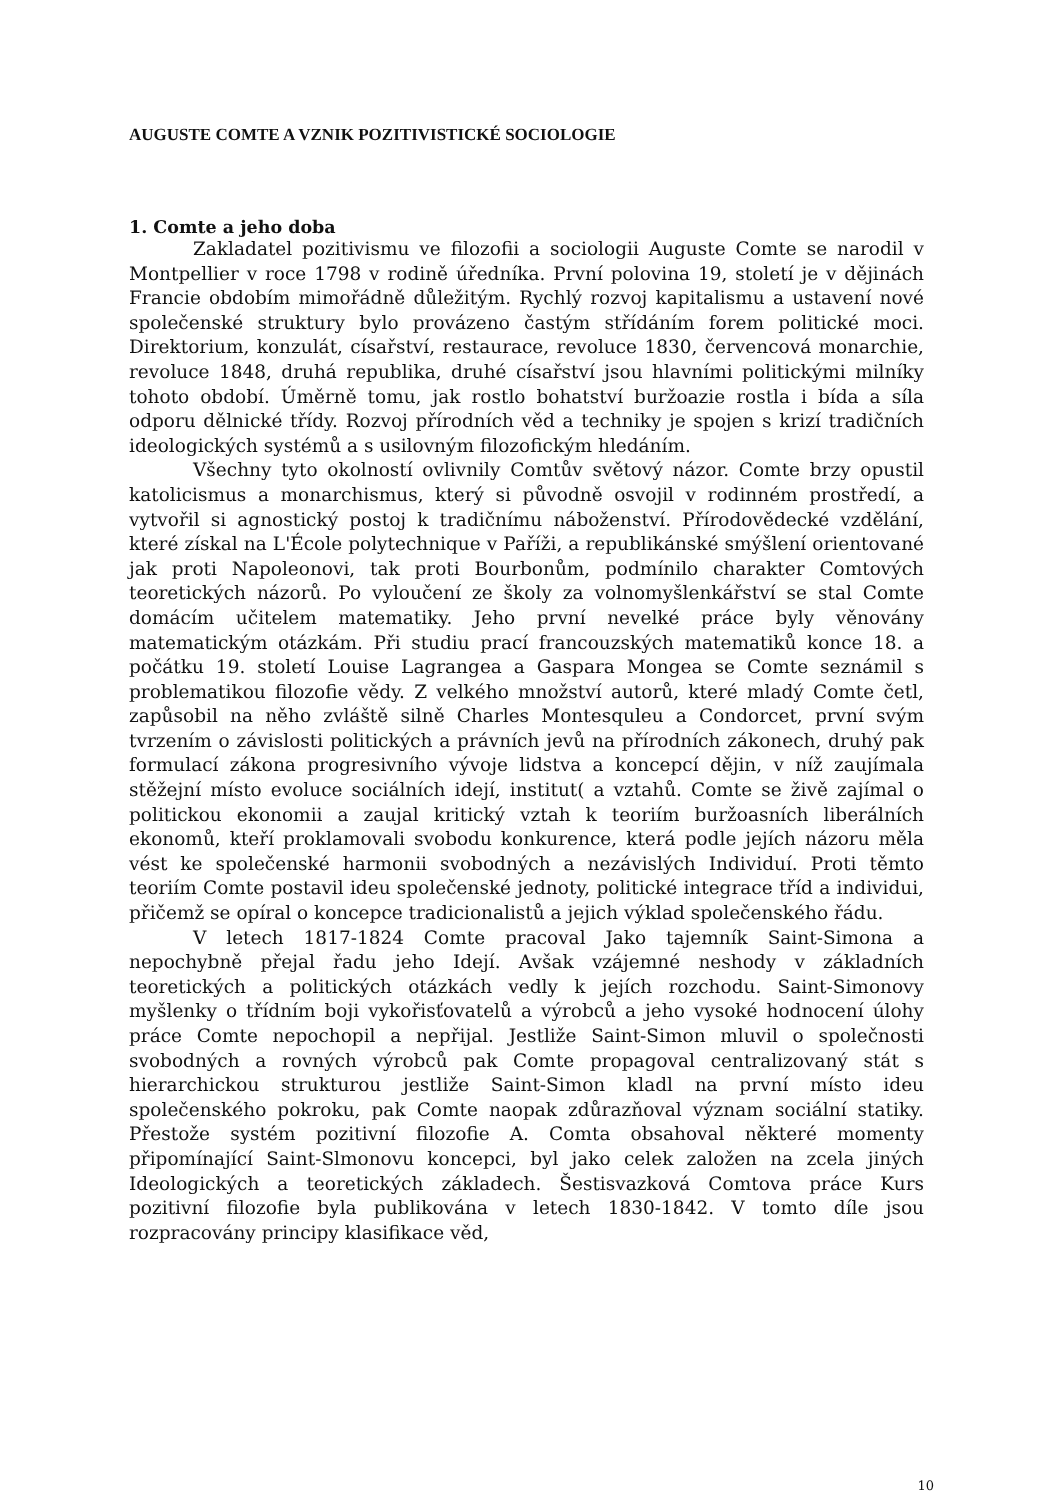AUGUSTE COMTE A VZNIK POZITIVISTICKÉ SOCIOLOGIE
1. Comte a jeho doba
Zakladatel pozitivismu ve filozofii a sociologii Auguste Comte se narodil v Montpellier v roce 1798 v rodině úředníka. První polovina 19, století je v dějinách Francie obdobím mimořádně důležitým. Rychlý rozvoj kapitalismu a ustavení nové společenské struktury bylo provázeno častým střídáním forem politické moci. Direktorium, konzulát, císařství, restaurace, revoluce 1830, červencová monarchie, revoluce 1848, druhá republika, druhé císařství jsou hlavními politickými milníky tohoto období. Úměrně tomu, jak rostlo bohatství buržoazie rostla i bída a síla odporu dělnické třídy. Rozvoj přírodních věd a techniky je spojen s krizí tradičních ideologických systémů a s usilovným filozofickým hledáním.
Všechny tyto okolností ovlivnily Comtův světový názor. Comte brzy opustil katolicismus a monarchismus, který si původně osvojil v rodinném prostředí, a vytvořil si agnostický postoj k tradičnímu náboženství. Přírodovědecké vzdělání, které získal na L'École polytechnique v Paříži, a republikánské smýšlení orientované jak proti Napoleonovi, tak proti Bourbonům, podmínilo charakter Comtových teoretických názorů. Po vyloučení ze školy za volnomyšlenkářství se stal Comte domácím učitelem matematiky. Jeho první nevelké práce byly věnovány matematickým otázkám. Při studiu prací francouzských matematiků konce 18. a počátku 19. století Louise Lagrangea a Gaspara Mongea se Comte seznámil s problematikou filozofie vědy. Z velkého množství autorů, které mladý Comte četl, zapůsobil na něho zvláště silně Charles Montesquleu a Condorcet, první svým tvrzením o závislosti politických a právních jevů na přírodních zákonech, druhý pak formulací zákona progresivního vývoje lidstva a koncepcí dějin, v níž zaujímala stěžejní místo evoluce sociálních idejí, institut( a vztahů. Comte se živě zajímal o politickou ekonomii a zaujal kritický vztah k teoriím buržoasních liberálních ekonomů, kteří proklamovali svobodu konkurence, která podle jejích názoru měla vést ke společenské harmonii svobodných a nezávislých Individuí. Proti těmto teoriím Comte postavil ideu společenské jednoty, politické integrace tříd a individui, přičemž se opíral o koncepce tradicionalistů a jejich výklad společenského řádu.
V letech 1817-1824 Comte pracoval Jako tajemník Saint-Simona a nepochybně přejal řadu jeho Idejí. Avšak vzájemné neshody v základních teoretických a politických otázkách vedly k jejích rozchodu. Saint-Simonovy myšlenky o třídním boji vykořisťovatelů a výrobců a jeho vysoké hodnocení úlohy práce Comte nepochopil a nepřijal. Jestliže Saint-Simon mluvil o společnosti svobodných a rovných výrobců pak Comte propagoval centralizovaný stát s hierarchickou strukturou jestliže Saint-Simon kladl na první místo ideu společenského pokroku, pak Comte naopak zdůrazňoval význam sociální statiky. Přestože systém pozitivní filozofie A. Comta obsahoval některé momenty připomínající Saint-Slmonovu koncepci, byl jako celek založen na zcela jiných Ideologických a teoretických základech. Šestisvazková Comtova práce Kurs pozitivní filozofie byla publikována v letech 1830-1842. V tomto díle jsou rozpracovány principy klasifikace věd,
10